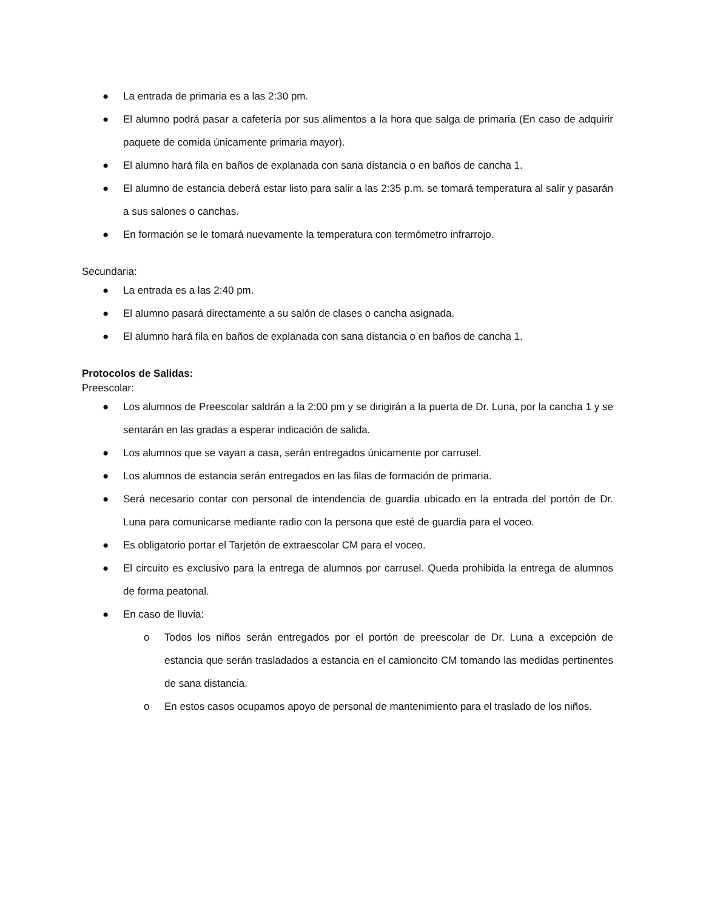● La entrada de primaria es a las 2:30 pm.
● El alumno podrá pasar a cafetería por sus alimentos a la hora que salga de primaria (En caso de adquirir paquete de comida únicamente primaria mayor).
● El alumno hará fila en baños de explanada con sana distancia o en baños de cancha 1.
● El alumno de estancia deberá estar listo para salir a las 2:35 p.m. se tomará temperatura al salir y pasarán a sus salones o canchas.
● En formación se le tomará nuevamente la temperatura con termómetro infrarrojo.
Secundaria:
● La entrada es a las 2:40 pm.
● El alumno pasará directamente a su salón de clases o cancha asignada.
● El alumno hará fila en baños de explanada con sana distancia o en baños de cancha 1.
Protocolos de Salidas:
Preescolar:
● Los alumnos de Preescolar saldrán a la 2:00 pm y se dirigirán a la puerta de Dr. Luna, por la cancha 1 y se sentarán en las gradas a esperar indicación de salida.
● Los alumnos que se vayan a casa, serán entregados únicamente por carrusel.
● Los alumnos de estancia serán entregados en las filas de formación de primaria.
● Será necesario contar con personal de intendencia de guardia ubicado en la entrada del portón de Dr. Luna para comunicarse mediante radio con la persona que esté de guardia para el voceo.
● Es obligatorio portar el Tarjetón de extraescolar CM para el voceo.
● El circuito es exclusivo para la entrega de alumnos por carrusel. Queda prohibida la entrega de alumnos de forma peatonal.
● En caso de lluvia:
o Todos los niños serán entregados por el portón de preescolar de Dr. Luna a excepción de estancia que serán trasladados a estancia en el camioncito CM tomando las medidas pertinentes de sana distancia.
o En estos casos ocupamos apoyo de personal de mantenimiento para el traslado de los niños.